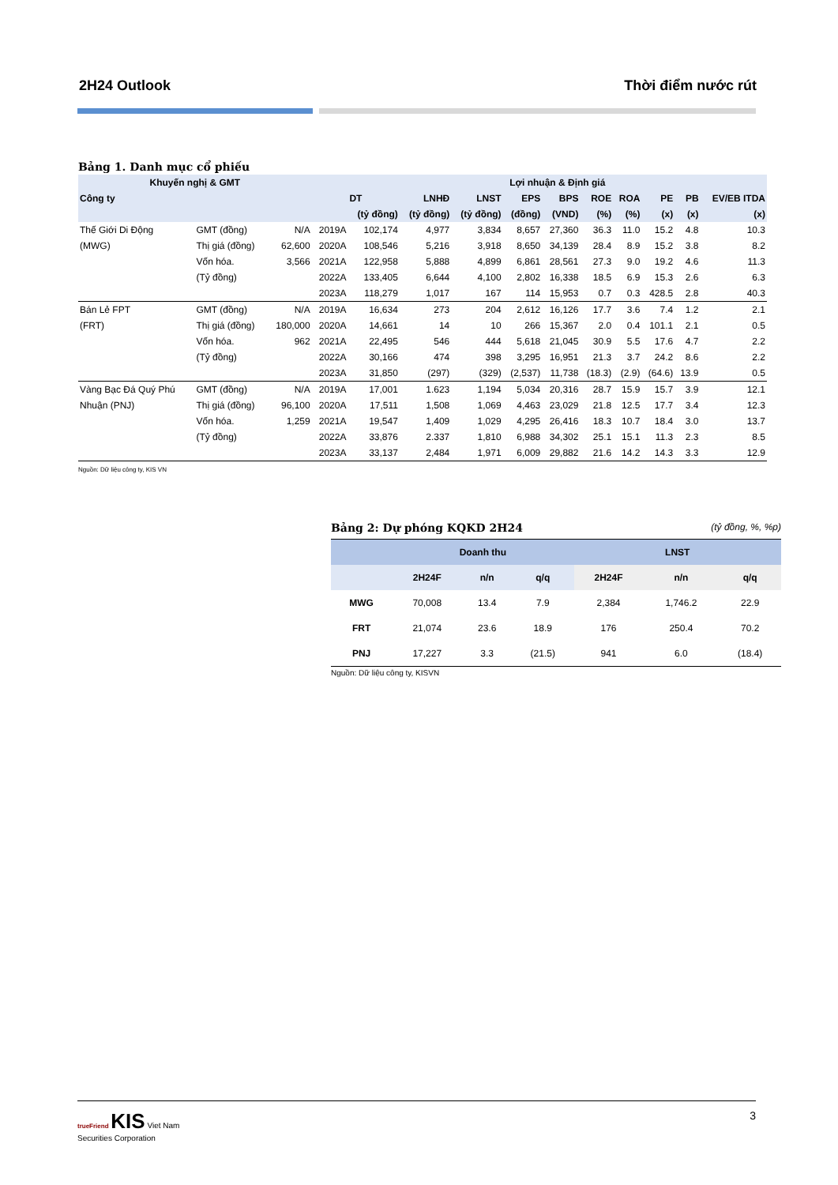2H24 Outlook Thời điểm nước rút
Bảng 1. Danh mục cổ phiếu
| Khuyến nghị & GMT | | | | Lợi nhuận & Định giá | | | | | | | | | |
| --- | --- | --- | --- | --- | --- | --- | --- | --- | --- | --- | --- | --- | --- |
| Công ty | | | | DT | LNHĐ | LNST | EPS | BPS | ROE | ROA | PE | PB | EV/EB ITDA |
| | | | | (tỷ đồng) | (tỷ đồng) | (tỷ đồng) | (đồng) | (VND) | (%) | (%) | (x) | (x) | (x) |
| Thế Giới Di Động | GMT (đồng) | N/A | 2019A | 102,174 | 4,977 | 3,834 | 8,657 | 27,360 | 36.3 | 11.0 | 15.2 | 4.8 | 10.3 |
| (MWG) | Thị giá (đồng) | 62,600 | 2020A | 108,546 | 5,216 | 3,918 | 8,650 | 34,139 | 28.4 | 8.9 | 15.2 | 3.8 | 8.2 |
| | Vốn hóa. | 3,566 | 2021A | 122,958 | 5,888 | 4,899 | 6,861 | 28,561 | 27.3 | 9.0 | 19.2 | 4.6 | 11.3 |
| | (Tỷ đồng) | | 2022A | 133,405 | 6,644 | 4,100 | 2,802 | 16,338 | 18.5 | 6.9 | 15.3 | 2.6 | 6.3 |
| | | | 2023A | 118,279 | 1,017 | 167 | 114 | 15,953 | 0.7 | 0.3 | 428.5 | 2.8 | 40.3 |
| Bán Lẻ FPT | GMT (đồng) | N/A | 2019A | 16,634 | 273 | 204 | 2,612 | 16,126 | 17.7 | 3.6 | 7.4 | 1.2 | 2.1 |
| (FRT) | Thị giá (đồng) | 180,000 | 2020A | 14,661 | 14 | 10 | 266 | 15,367 | 2.0 | 0.4 | 101.1 | 2.1 | 0.5 |
| | Vốn hóa. | 962 | 2021A | 22,495 | 546 | 444 | 5,618 | 21,045 | 30.9 | 5.5 | 17.6 | 4.7 | 2.2 |
| | (Tỷ đồng) | | 2022A | 30,166 | 474 | 398 | 3,295 | 16,951 | 21.3 | 3.7 | 24.2 | 8.6 | 2.2 |
| | | | 2023A | 31,850 | (297) | (329) | (2,537) | 11,738 | (18.3) | (2.9) | (64.6) | 13.9 | 0.5 |
| Vàng Bạc Đá Quý Phú | GMT (đồng) | N/A | 2019A | 17,001 | 1.623 | 1,194 | 5,034 | 20,316 | 28.7 | 15.9 | 15.7 | 3.9 | 12.1 |
| Nhuận (PNJ) | Thị giá (đồng) | 96,100 | 2020A | 17,511 | 1,508 | 1,069 | 4,463 | 23,029 | 21.8 | 12.5 | 17.7 | 3.4 | 12.3 |
| | Vốn hóa. | 1,259 | 2021A | 19,547 | 1,409 | 1,029 | 4,295 | 26,416 | 18.3 | 10.7 | 18.4 | 3.0 | 13.7 |
| | (Tỷ đồng) | | 2022A | 33,876 | 2.337 | 1,810 | 6,988 | 34,302 | 25.1 | 15.1 | 11.3 | 2.3 | 8.5 |
| | | | 2023A | 33,137 | 2,484 | 1,971 | 6,009 | 29,882 | 21.6 | 14.2 | 14.3 | 3.3 | 12.9 |
Nguồn: Dữ liệu công ty, KIS VN
Bảng 2: Dự phóng KQKD 2H24
(tỷ đồng, %, %p)
| | Doanh thu | | | LNST | | |
| --- | --- | --- | --- | --- | --- | --- |
| | 2H24F | n/n | q/q | 2H24F | n/n | q/q |
| MWG | 70,008 | 13.4 | 7.9 | 2,384 | 1,746.2 | 22.9 |
| FRT | 21,074 | 23.6 | 18.9 | 176 | 250.4 | 70.2 |
| PNJ | 17,227 | 3.3 | (21.5) | 941 | 6.0 | (18.4) |
Nguồn: Dữ liệu công ty, KISVN
trueFriend KIS Viet Nam
Securities Corporation 3